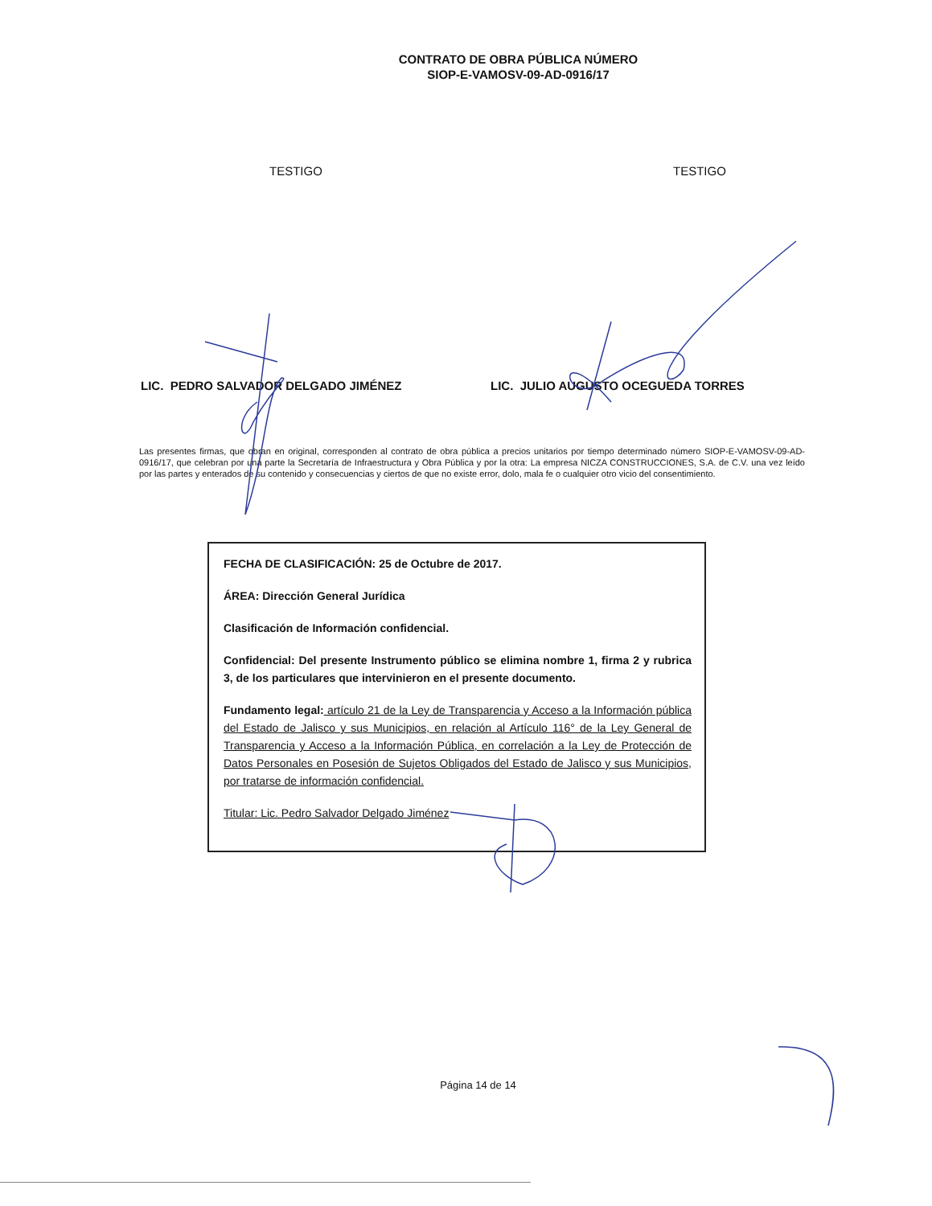CONTRATO DE OBRA PÚBLICA NÚMERO
SIOP-E-VAMOSV-09-AD-0916/17
TESTIGO TESTIGO
LIC. PEDRO SALVADOR DELGADO JIMÉNEZ LIC. JULIO AUGUSTO OCEGUEDA TORRES
Las presentes firmas, que obran en original, corresponden al contrato de obra pública a precios unitarios por tiempo determinado número SIOP-E-VAMOSV-09-AD-0916/17, que celebran por una parte la Secretaría de Infraestructura y Obra Pública y por la otra: La empresa NICZA CONSTRUCCIONES, S.A. de C.V. una vez leído por las partes y enterados de su contenido y consecuencias y ciertos de que no existe error, dolo, mala fe o cualquier otro vicio del consentimiento.
FECHA DE CLASIFICACIÓN: 25 de Octubre de 2017.
ÁREA: Dirección General Jurídica
Clasificación de Información confidencial.
Confidencial: Del presente Instrumento público se elimina nombre 1, firma 2 y rubrica 3, de los particulares que intervinieron en el presente documento.
Fundamento legal: artículo 21 de la Ley de Transparencia y Acceso a la Información pública del Estado de Jalisco y sus Municipios, en relación al Artículo 116° de la Ley General de Transparencia y Acceso a la Información Pública, en correlación a la Ley de Protección de Datos Personales en Posesión de Sujetos Obligados del Estado de Jalisco y sus Municipios, por tratarse de información confidencial.
Titular: Lic. Pedro Salvador Delgado Jiménez
Página 14 de 14